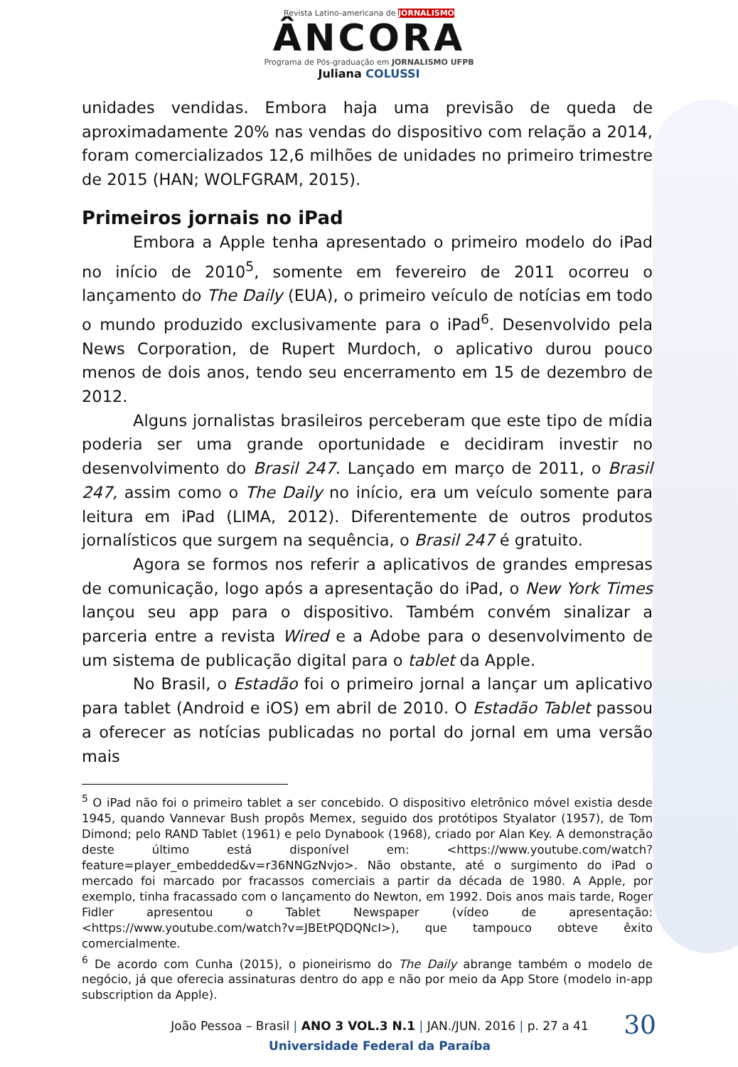Revista Latino-americana de JORNALISMO
ÂNCORA
Programa de Pós-graduação em JORNALISMO UFPB
Juliana COLUSSI
unidades vendidas. Embora haja uma previsão de queda de aproximadamente 20% nas vendas do dispositivo com relação a 2014, foram comercializados 12,6 milhões de unidades no primeiro trimestre de 2015 (HAN; WOLFGRAM, 2015).
Primeiros jornais no iPad
Embora a Apple tenha apresentado o primeiro modelo do iPad no início de 2010<sup>5</sup>, somente em fevereiro de 2011 ocorreu o lançamento do The Daily (EUA), o primeiro veículo de notícias em todo o mundo produzido exclusivamente para o iPad<sup>6</sup>. Desenvolvido pela News Corporation, de Rupert Murdoch, o aplicativo durou pouco menos de dois anos, tendo seu encerramento em 15 de dezembro de 2012.
Alguns jornalistas brasileiros perceberam que este tipo de mídia poderia ser uma grande oportunidade e decidiram investir no desenvolvimento do Brasil 247. Lançado em março de 2011, o Brasil 247, assim como o The Daily no início, era um veículo somente para leitura em iPad (LIMA, 2012). Diferentemente de outros produtos jornalísticos que surgem na sequência, o Brasil 247 é gratuito.
Agora se formos nos referir a aplicativos de grandes empresas de comunicação, logo após a apresentação do iPad, o New York Times lançou seu app para o dispositivo. Também convém sinalizar a parceria entre a revista Wired e a Adobe para o desenvolvimento de um sistema de publicação digital para o tablet da Apple.
No Brasil, o Estadão foi o primeiro jornal a lançar um aplicativo para tablet (Android e iOS) em abril de 2010. O Estadão Tablet passou a oferecer as notícias publicadas no portal do jornal em uma versão mais
<sup>5</sup> O iPad não foi o primeiro tablet a ser concebido. O dispositivo eletrônico móvel existia desde 1945, quando Vannevar Bush propôs Memex, seguido dos protótipos Styalator (1957), de Tom Dimond; pelo RAND Tablet (1961) e pelo Dynabook (1968), criado por Alan Key. A demonstração deste último está disponível em: <https://www.youtube.com/watch?feature=player_embedded&v=r36NNGzNvjo>. Não obstante, até o surgimento do iPad o mercado foi marcado por fracassos comerciais a partir da década de 1980. A Apple, por exemplo, tinha fracassado com o lançamento do Newton, em 1992. Dois anos mais tarde, Roger Fidler apresentou o Tablet Newspaper (vídeo de apresentação: <https://www.youtube.com/watch?v=JBEtPQDQNcI>), que tampouco obteve êxito comercialmente.
<sup>6</sup> De acordo com Cunha (2015), o pioneirismo do The Daily abrange também o modelo de negócio, já que oferecia assinaturas dentro do app e não por meio da App Store (modelo in-app subscription da Apple).
30 João Pessoa – Brasil | ANO 3 VOL.3 N.1 | JAN./JUN. 2016 | p. 27 a 41
Universidade Federal da Paraíba